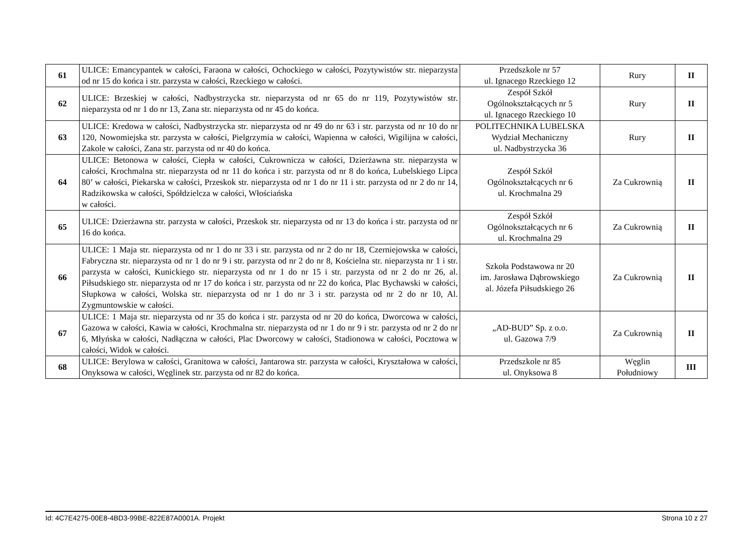| 61 | ULICE: Emancypantek w całości, Faraona w całości, Ochockiego w całości, Pozytywistów str. nieparzysta od nr 15 do końca i str. parzysta w całości, Rzeckiego w całości. | Przedszkole nr 57 ul. Ignacego Rzeckiego 12 | Rury | II |
| 62 | ULICE: Brzeskiej w całości, Nadbystrzycka str. nieparzysta od nr 65 do nr 119, Pozytywistów str. nieparzysta od nr 1 do nr 13, Zana str. nieparzysta od nr 45 do końca. | Zespół Szkół Ogólnokształcących nr 5 ul. Ignacego Rzeckiego 10 | Rury | II |
| 63 | ULICE: Kredowa w całości, Nadbystrzycka str. nieparzysta od nr 49 do nr 63 i str. parzysta od nr 10 do nr 120, Nowomiejska str. parzysta w całości, Pielgrzymia w całości, Wapienna w całości, Wigilijna w całości, Zakole w całości, Zana str. parzysta od nr 40 do końca. | POLITECHNIKA LUBELSKA Wydział Mechaniczny ul. Nadbystrzycka 36 | Rury | II |
| 64 | ULICE: Betonowa w całości, Ciepła w całości, Cukrownicza w całości, Dzierżawna str. nieparzysta w całości, Krochmalna str. nieparzysta od nr 11 do końca i str. parzysta od nr 8 do końca, Lubelskiego Lipca 80’ w całości, Piekarska w całości, Przeskok str. nieparzysta od nr 1 do nr 11 i str. parzysta od nr 2 do nr 14, Radzikowska w całości, Spółdzielcza w całości, Włościańska w całości. | Zespół Szkół Ogólnokształcących nr 6 ul. Krochmalna 29 | Za Cukrownią | II |
| 65 | ULICE: Dzierżawna str. parzysta w całości, Przeskok str. nieparzysta od nr 13 do końca i str. parzysta od nr 16 do końca. | Zespół Szkół Ogólnokształcących nr 6 ul. Krochmalna 29 | Za Cukrownią | II |
| 66 | ULICE: 1 Maja str. nieparzysta od nr 1 do nr 33 i str. parzysta od nr 2 do nr 18, Czerniejowska w całości, Fabryczna str. nieparzysta od nr 1 do nr 9 i str. parzysta od nr 2 do nr 8, Kościelna str. nieparzysta nr 1 i str. parzysta w całości, Kunickiego str. nieparzysta od nr 1 do nr 15 i str. parzysta od nr 2 do nr 26, al. Piłsudskiego str. nieparzysta od nr 17 do końca i str. parzysta od nr 22 do końca, Plac Bychawski w całości, Słupkowa w całości, Wolska str. nieparzysta od nr 1 do nr 3 i str. parzysta od nr 2 do nr 10, Al. Zygmuntowskie w całości. | Szkoła Podstawowa nr 20 im. Jarosława Dąbrowskiego al. Józefa Piłsudskiego 26 | Za Cukrownią | II |
| 67 | ULICE: 1 Maja str. nieparzysta od nr 35 do końca i str. parzysta od nr 20 do końca, Dworcowa w całości, Gazowa w całości, Kawia w całości, Krochmalna str. nieparzysta od nr 1 do nr 9 i str. parzysta od nr 2 do nr 6, Młyńska w całości, Nadłączna w całości, Plac Dworcowy w całości, Stadionowa w całości, Pocztowa w całości, Widok w całości. | „AD-BUD” Sp. z o.o. ul. Gazowa 7/9 | Za Cukrownią | II |
| 68 | ULICE: Berylowa w całości, Granitowa w całości, Jantarowa str. parzysta w całości, Kryształowa w całości, Onyksowa w całości, Węglinek str. parzysta od nr 82 do końca. | Przedszkole nr 85 ul. Onyksowa 8 | Węglin Południowy | III |
Id: 4C7E4275-00E8-4BD3-99BE-822E87A0001A. Projekt Strona 10 z 27